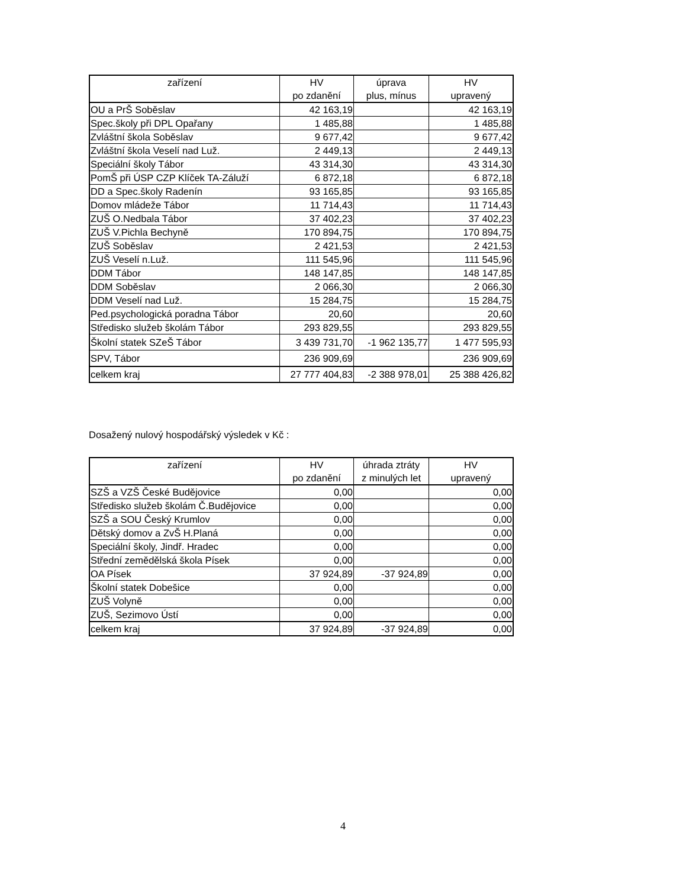| zařízení | HV | úprava | HV |
| | po zdanění | plus, mínus | upravený |
| OU a PrŠ Soběslav | 42 163,19 | | 42 163,19 |
| Spec.školy při DPL Opařany | 1 485,88 | | 1 485,88 |
| Zvláštní škola Soběslav | 9 677,42 | | 9 677,42 |
| Zvláštní škola Veselí nad Luž. | 2 449,13 | | 2 449,13 |
| Speciální školy Tábor | 43 314,30 | | 43 314,30 |
| PomŠ při ÚSP CZP Klíček TA-Záluží | 6 872,18 | | 6 872,18 |
| DD a Spec.školy Radenín | 93 165,85 | | 93 165,85 |
| Domov mládeže Tábor | 11 714,43 | | 11 714,43 |
| ZUŠ O.Nedbala Tábor | 37 402,23 | | 37 402,23 |
| ZUŠ V.Pichla Bechyně | 170 894,75 | | 170 894,75 |
| ZUŠ Soběslav | 2 421,53 | | 2 421,53 |
| ZUŠ Veselí n.Luž. | 111 545,96 | | 111 545,96 |
| DDM Tábor | 148 147,85 | | 148 147,85 |
| DDM Soběslav | 2 066,30 | | 2 066,30 |
| DDM Veselí nad Luž. | 15 284,75 | | 15 284,75 |
| Ped.psychologická poradna Tábor | 20,60 | | 20,60 |
| Středisko služeb školám Tábor | 293 829,55 | | 293 829,55 |
| Školní statek SZeŠ Tábor | 3 439 731,70 | -1 962 135,77 | 1 477 595,93 |
| SPV, Tábor | 236 909,69 | | 236 909,69 |
| celkem kraj | 27 777 404,83 | -2 388 978,01 | 25 388 426,82 |
Dosažený nulový hospodářský výsledek v Kč :
| zařízení | HV | úhrada ztráty | HV |
| | po zdanění | z minulých let | upravený |
| SZŠ a VZŠ České Budějovice | 0,00 | | 0,00 |
| Středisko služeb školám Č.Budějovice | 0,00 | | 0,00 |
| SZŠ a SOU Český Krumlov | 0,00 | | 0,00 |
| Dětský domov a ZvŠ H.Planá | 0,00 | | 0,00 |
| Speciální školy, Jindř. Hradec | 0,00 | | 0,00 |
| Střední zemědělská škola Písek | 0,00 | | 0,00 |
| OA Písek | 37 924,89 | -37 924,89 | 0,00 |
| Školní statek Dobešice | 0,00 | | 0,00 |
| ZUŠ Volyně | 0,00 | | 0,00 |
| ZUŠ, Sezimovo Ústí | 0,00 | | 0,00 |
| celkem kraj | 37 924,89 | -37 924,89 | 0,00 |
4